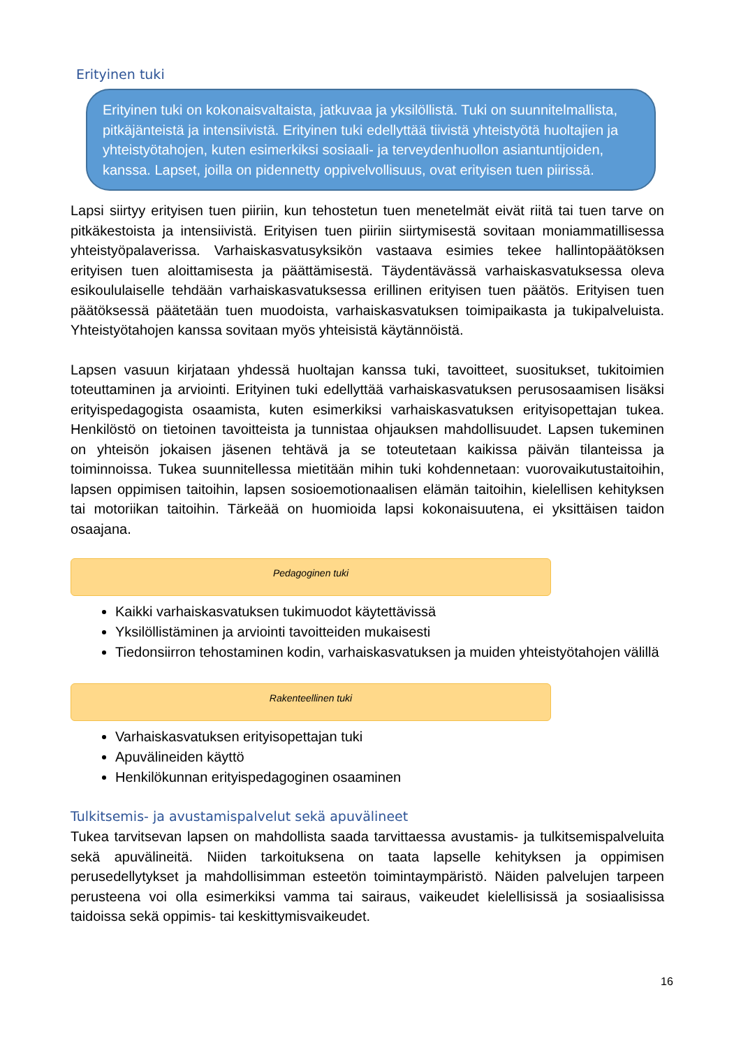Erityinen tuki
Erityinen tuki on kokonaisvaltaista, jatkuvaa ja yksilöllistä. Tuki on suunnitelmallista, pitkäjänteistä ja intensiivistä. Erityinen tuki edellyttää tiivistä yhteistyötä huoltajien ja yhteistyötahojen, kuten esimerkiksi sosiaali- ja terveydenhuollon asiantuntijoiden, kanssa. Lapset, joilla on pidennetty oppivelvollisuus, ovat erityisen tuen piirissä.
Lapsi siirtyy erityisen tuen piiriin, kun tehostetun tuen menetelmät eivät riitä tai tuen tarve on pitkäkestoista ja intensiivistä. Erityisen tuen piiriin siirtymisestä sovitaan moniammatillisessa yhteistyöpalaverissa. Varhaiskasvatusyksikön vastaava esimies tekee hallintopäätöksen erityisen tuen aloittamisesta ja päättämisestä. Täydentävässä varhaiskasvatuksessa oleva esikoululaiselle tehdään varhaiskasvatuksessa erillinen erityisen tuen päätös. Erityisen tuen päätöksessä päätetään tuen muodoista, varhaiskasvatuksen toimipaikasta ja tukipalveluista. Yhteistyötahojen kanssa sovitaan myös yhteisistä käytännöistä.
Lapsen vasuun kirjataan yhdessä huoltajan kanssa tuki, tavoitteet, suositukset, tukitoimien toteuttaminen ja arviointi. Erityinen tuki edellyttää varhaiskasvatuksen perusosaamisen lisäksi erityispedagogista osaamista, kuten esimerkiksi varhaiskasvatuksen erityisopettajan tukea. Henkilöstö on tietoinen tavoitteista ja tunnistaa ohjauksen mahdollisuudet. Lapsen tukeminen on yhteisön jokaisen jäsenen tehtävä ja se toteutetaan kaikissa päivän tilanteissa ja toiminnoissa. Tukea suunnitellessa mietitään mihin tuki kohdennetaan: vuorovaikutustaitoihin, lapsen oppimisen taitoihin, lapsen sosioemotionaalisen elämän taitoihin, kielellisen kehityksen tai motoriikan taitoihin. Tärkeää on huomioida lapsi kokonaisuutena, ei yksittäisen taidon osaajana.
Pedagoginen tuki
Kaikki varhaiskasvatuksen tukimuodot käytettävissä
Yksilöllistäminen ja arviointi tavoitteiden mukaisesti
Tiedonsiirron tehostaminen kodin, varhaiskasvatuksen ja muiden yhteistyötahojen välillä
Rakenteellinen tuki
Varhaiskasvatuksen erityisopettajan tuki
Apuvälineiden käyttö
Henkilökunnan erityispedagoginen osaaminen
Tulkitsemis- ja avustamispalvelut sekä apuvälineet
Tukea tarvitsevan lapsen on mahdollista saada tarvittaessa avustamis- ja tulkitsemispalveluita sekä apuvälineitä. Niiden tarkoituksena on taata lapselle kehityksen ja oppimisen perusedellytykset ja mahdollisimman esteetön toimintaympäristö. Näiden palvelujen tarpeen perusteena voi olla esimerkiksi vamma tai sairaus, vaikeudet kielellisissä ja sosiaalisissa taidoissa sekä oppimis- tai keskittymisvaikeudet.
16